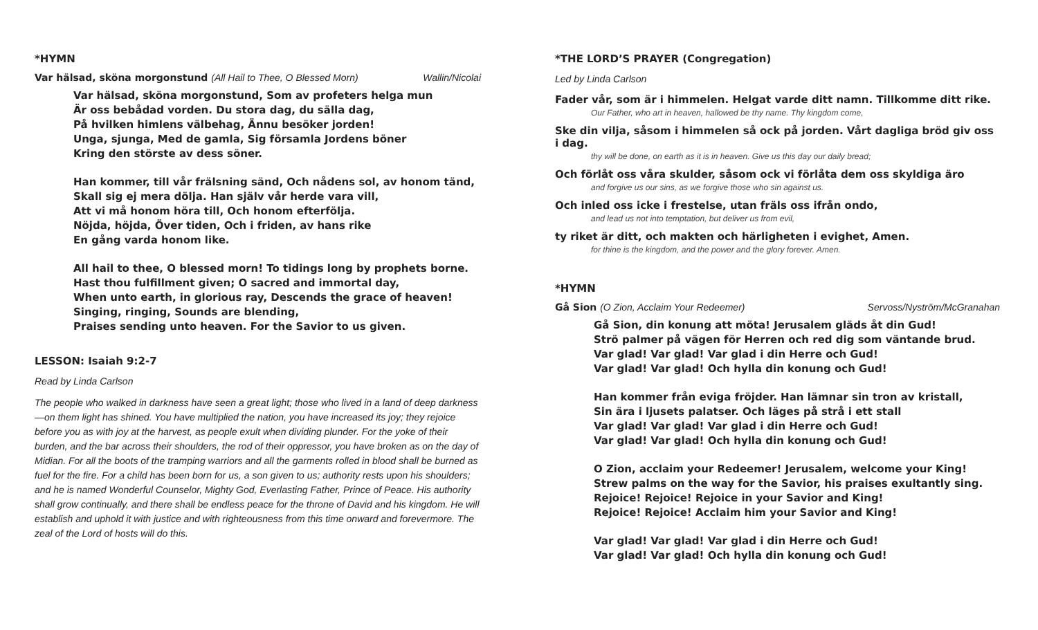*HYMN
Var hälsad, sköna morgonstund (All Hail to Thee, O Blessed Morn) Wallin/Nicolai
Var hälsad, sköna morgonstund, Som av profeters helga mun
Är oss bebådad vorden. Du stora dag, du sälla dag,
På hvilken himlens välbehag, Ännu besöker jorden!
Unga, sjunga, Med de gamla, Sig församla Jordens böner
Kring den störste av dess söner.
Han kommer, till vår frälsning sänd, Och nådens sol, av honom tänd,
Skall sig ej mera dölja. Han själv vår herde vara vill,
Att vi må honom höra till, Och honom efterfölja.
Nöjda, höjda, Över tiden, Och i friden, av hans rike
En gång varda honom like.
All hail to thee, O blessed morn! To tidings long by prophets borne.
Hast thou fulfillment given; O sacred and immortal day,
When unto earth, in glorious ray, Descends the grace of heaven!
Singing, ringing, Sounds are blending,
Praises sending unto heaven. For the Savior to us given.
LESSON: Isaiah 9:2-7
Read by Linda Carlson
The people who walked in darkness have seen a great light; those who lived in a land of deep darkness—on them light has shined. You have multiplied the nation, you have increased its joy; they rejoice before you as with joy at the harvest, as people exult when dividing plunder. For the yoke of their burden, and the bar across their shoulders, the rod of their oppressor, you have broken as on the day of Midian. For all the boots of the tramping warriors and all the garments rolled in blood shall be burned as fuel for the fire. For a child has been born for us, a son given to us; authority rests upon his shoulders; and he is named Wonderful Counselor, Mighty God, Everlasting Father, Prince of Peace. His authority shall grow continually, and there shall be endless peace for the throne of David and his kingdom. He will establish and uphold it with justice and with righteousness from this time onward and forevermore. The zeal of the Lord of hosts will do this.
*THE LORD’S PRAYER (Congregation)
Led by Linda Carlson
Fader vår, som är i himmelen. Helgat varde ditt namn. Tillkomme ditt rike.
Our Father, who art in heaven, hallowed be thy name. Thy kingdom come,
Ske din vilja, såsom i himmelen så ock på jorden. Vårt dagliga bröd giv oss i dag.
thy will be done, on earth as it is in heaven. Give us this day our daily bread;
Och förlåt oss våra skulder, såsom ock vi förlåta dem oss skyldiga äro
and forgive us our sins, as we forgive those who sin against us.
Och inled oss icke i frestelse, utan fräls oss ifrån ondo,
and lead us not into temptation, but deliver us from evil,
ty riket är ditt, och makten och härligheten i evighet, Amen.
for thine is the kingdom, and the power and the glory forever. Amen.
*HYMN
Gå Sion (O Zion, Acclaim Your Redeemer) Servoss/Nyström/McGranahan
Gå Sion, din konung att möta! Jerusalem gläds åt din Gud!
Strö palmer på vägen för Herren och red dig som väntande brud.
Var glad! Var glad! Var glad i din Herre och Gud!
Var glad! Var glad! Och hylla din konung och Gud!
Han kommer från eviga fröjder. Han lämnar sin tron av kristall,
Sin ära i ljusets palatser. Och läges på strå i ett stall
Var glad! Var glad! Var glad i din Herre och Gud!
Var glad! Var glad! Och hylla din konung och Gud!
O Zion, acclaim your Redeemer! Jerusalem, welcome your King!
Strew palms on the way for the Savior, his praises exultantly sing.
Rejoice! Rejoice! Rejoice in your Savior and King!
Rejoice! Rejoice! Acclaim him your Savior and King!
Var glad! Var glad! Var glad i din Herre och Gud!
Var glad! Var glad! Och hylla din konung och Gud!